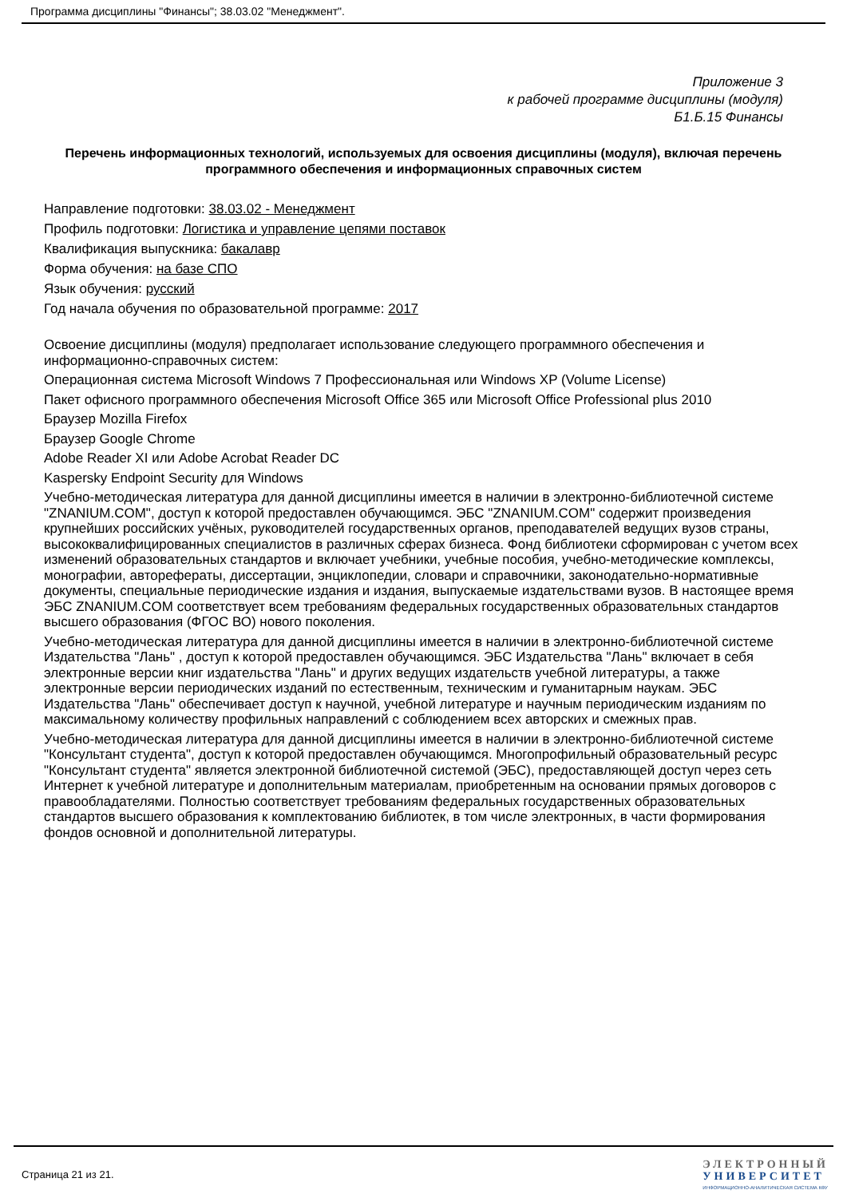Программа дисциплины "Финансы"; 38.03.02 "Менеджмент".
Приложение 3
к рабочей программе дисциплины (модуля)
Б1.Б.15 Финансы
Перечень информационных технологий, используемых для освоения дисциплины (модуля), включая перечень программного обеспечения и информационных справочных систем
Направление подготовки: 38.03.02 - Менеджмент
Профиль подготовки: Логистика и управление цепями поставок
Квалификация выпускника: бакалавр
Форма обучения: на базе СПО
Язык обучения: русский
Год начала обучения по образовательной программе: 2017
Освоение дисциплины (модуля) предполагает использование следующего программного обеспечения и информационно-справочных систем:
Операционная система Microsoft Windows 7 Профессиональная или Windows XP (Volume License)
Пакет офисного программного обеспечения Microsoft Office 365 или Microsoft Office Professional plus 2010
Браузер Mozilla Firefox
Браузер Google Chrome
Adobe Reader XI или Adobe Acrobat Reader DC
Kaspersky Endpoint Security для Windows
Учебно-методическая литература для данной дисциплины имеется в наличии в электронно-библиотечной системе "ZNANIUM.COM", доступ к которой предоставлен обучающимся. ЭБС "ZNANIUM.COM" содержит произведения крупнейших российских учёных, руководителей государственных органов, преподавателей ведущих вузов страны, высококвалифицированных специалистов в различных сферах бизнеса. Фонд библиотеки сформирован с учетом всех изменений образовательных стандартов и включает учебники, учебные пособия, учебно-методические комплексы, монографии, авторефераты, диссертации, энциклопедии, словари и справочники, законодательно-нормативные документы, специальные периодические издания и издания, выпускаемые издательствами вузов. В настоящее время ЭБС ZNANIUM.COM соответствует всем требованиям федеральных государственных образовательных стандартов высшего образования (ФГОС ВО) нового поколения.
Учебно-методическая литература для данной дисциплины имеется в наличии в электронно-библиотечной системе Издательства "Лань" , доступ к которой предоставлен обучающимся. ЭБС Издательства "Лань" включает в себя электронные версии книг издательства "Лань" и других ведущих издательств учебной литературы, а также электронные версии периодических изданий по естественным, техническим и гуманитарным наукам. ЭБС Издательства "Лань" обеспечивает доступ к научной, учебной литературе и научным периодическим изданиям по максимальному количеству профильных направлений с соблюдением всех авторских и смежных прав.
Учебно-методическая литература для данной дисциплины имеется в наличии в электронно-библиотечной системе "Консультант студента", доступ к которой предоставлен обучающимся. Многопрофильный образовательный ресурс "Консультант студента" является электронной библиотечной системой (ЭБС), предоставляющей доступ через сеть Интернет к учебной литературе и дополнительным материалам, приобретенным на основании прямых договоров с правообладателями. Полностью соответствует требованиям федеральных государственных образовательных стандартов высшего образования к комплектованию библиотек, в том числе электронных, в части формирования фондов основной и дополнительной литературы.
Страница 21 из 21.
ЭЛЕКТРОННЫЙ
УНИВЕРСИТЕТ
ИНФОРМАЦИОННО-АНАЛИТИЧЕСКАЯ СИСТЕМА КФУ